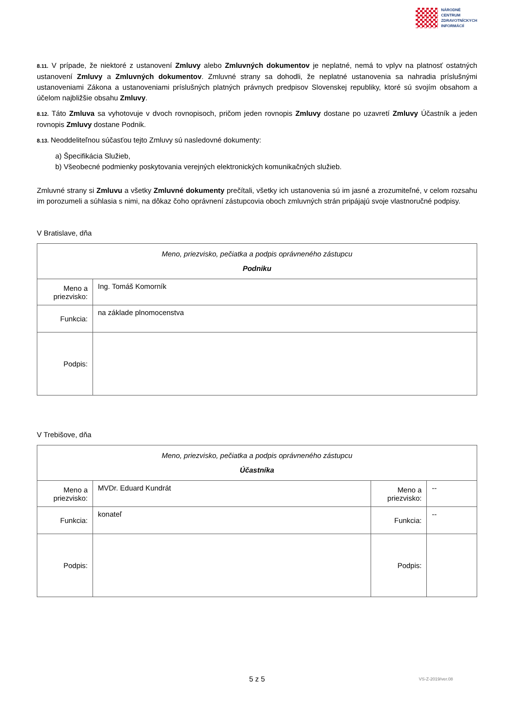NÁRODNÉ
CENTRUM
ZDRAVOTNÍCKYCH
INFORMÁCIÍ
8.11. V prípade, že niektoré z ustanovení Zmluvy alebo Zmluvných dokumentov je neplatné, nemá to vplyv na platnosť ostatných ustanovení Zmluvy a Zmluvných dokumentov. Zmluvné strany sa dohodli, že neplatné ustanovenia sa nahradia príslušnými ustanoveniami Zákona a ustanoveniami príslušných platných právnych predpisov Slovenskej republiky, ktoré sú svojím obsahom a účelom najbližšie obsahu Zmluvy.
8.12. Táto Zmluva sa vyhotovuje v dvoch rovnopisoch, pričom jeden rovnopis Zmluvy dostane po uzavretí Zmluvy Účastník a jeden rovnopis Zmluvy dostane Podnik.
8.13. Neoddeliteľnou súčasťou tejto Zmluvy sú nasledovné dokumenty:
a) Špecifikácia Služieb,
b) Všeobecné podmienky poskytovania verejných elektronických komunikačných služieb.
Zmluvné strany si Zmluvu a všetky Zmluvné dokumenty prečítali, všetky ich ustanovenia sú im jasné a zrozumiteľné, v celom rozsahu im porozumeli a súhlasia s nimi, na dôkaz čoho oprávnení zástupcovia oboch zmluvných strán pripájajú svoje vlastnoručné podpisy.
V Bratislave, dňa
| Meno, priezvisko, pečiatka a podpis oprávneného zástupcu Podniku | |
| Meno a priezvisko: | Ing. Tomáš Komorník |
| Funkcia: | na základe plnomocenstva |
| Podpis: | |
V Trebišove, dňa
| Meno, priezvisko, pečiatka a podpis oprávneného zástupcu Účastníka | | | |
| Meno a priezvisko: | MVDr. Eduard Kundrát | Meno a priezvisko: | -- |
| Funkcia: | konateľ | Funkcia: | -- |
| Podpis: | | Podpis: | |
5 z 5 VS-Z-2019/ver.08